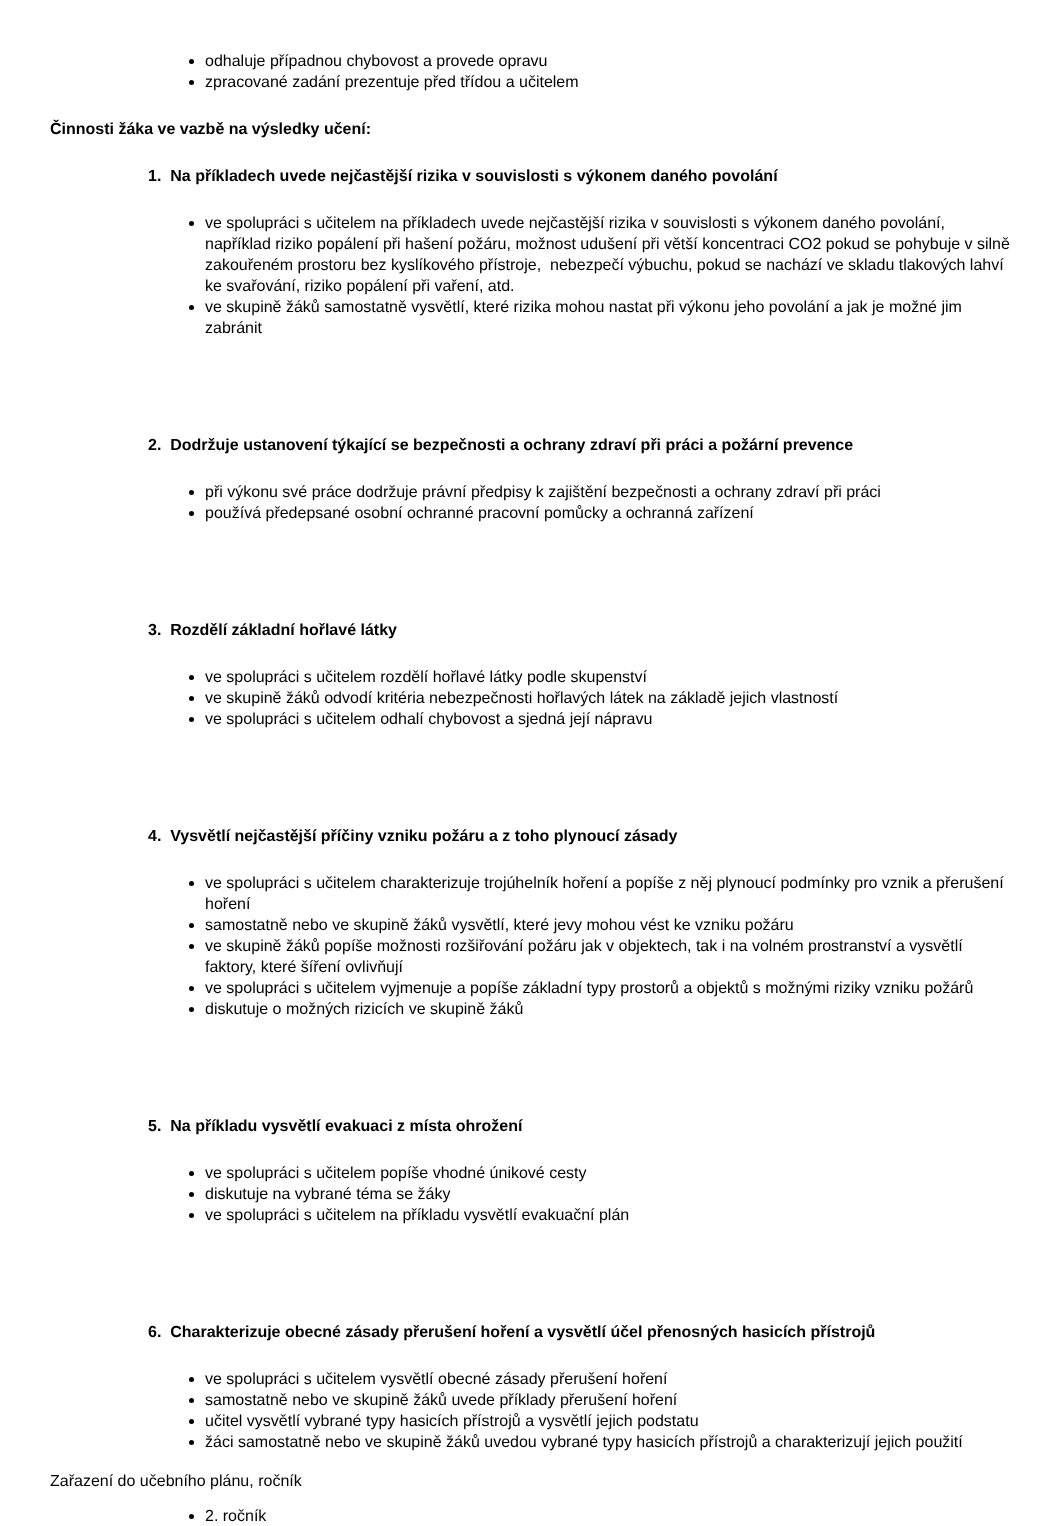odhaluje případnou chybovost a provede opravu
zpracované zadání prezentuje před třídou a učitelem
Činnosti žáka ve vazbě na výsledky učení:
1. Na příkladech uvede nejčastější rizika v souvislosti s výkonem daného povolání
ve spolupráci s učitelem na příkladech uvede nejčastější rizika v souvislosti s výkonem daného povolání, například riziko popálení při hašení požáru, možnost udušení při větší koncentraci CO2 pokud se pohybuje v silně zakouřeném prostoru bez kyslíkového přístroje, nebezpečí výbuchu, pokud se nachází ve skladu tlakových lahví ke svařování, riziko popálení při vaření, atd.
ve skupině žáků samostatně vysvětlí, které rizika mohou nastat při výkonu jeho povolání a jak je možné jim zabránit
2. Dodržuje ustanovení týkající se bezpečnosti a ochrany zdraví při práci a požární prevence
při výkonu své práce dodržuje právní předpisy k zajištění bezpečnosti a ochrany zdraví při práci
používá předepsané osobní ochranné pracovní pomůcky a ochranná zařízení
3. Rozdělí základní hořlavé látky
ve spolupráci s učitelem rozdělí hořlavé látky podle skupenství
ve skupině žáků odvodí kritéria nebezpečnosti hořlavých látek na základě jejich vlastností
ve spolupráci s učitelem odhalí chybovost a sjedná její nápravu
4. Vysvětlí nejčastější příčiny vzniku požáru a z toho plynoucí zásady
ve spolupráci s učitelem charakterizuje trojúhelník hoření a popíše z něj plynoucí podmínky pro vznik a přerušení hoření
samostatně nebo ve skupině žáků vysvětlí, které jevy mohou vést ke vzniku požáru
ve skupině žáků popíše možnosti rozšiřování požáru jak v objektech, tak i na volném prostranství a vysvětlí faktory, které šíření ovlivňují
ve spolupráci s učitelem vyjmenuje a popíše základní typy prostorů a objektů s možnými riziky vzniku požárů
diskutuje o možných rizicích ve skupině žáků
5. Na příkladu vysvětlí evakuaci z místa ohrožení
ve spolupráci s učitelem popíše vhodné únikové cesty
diskutuje na vybrané téma se žáky
ve spolupráci s učitelem na příkladu vysvětlí evakuační plán
6. Charakterizuje obecné zásady přerušení hoření a vysvětlí účel přenosných hasicích přístrojů
ve spolupráci s učitelem vysvětlí obecné zásady přerušení hoření
samostatně nebo ve skupině žáků uvede příklady přerušení hoření
učitel vysvětlí vybrané typy hasicích přístrojů a vysvětlí jejich podstatu
žáci samostatně nebo ve skupině žáků uvedou vybrané typy hasicích přístrojů a charakterizují jejich použití
Zařazení do učebního plánu, ročník
2. ročník